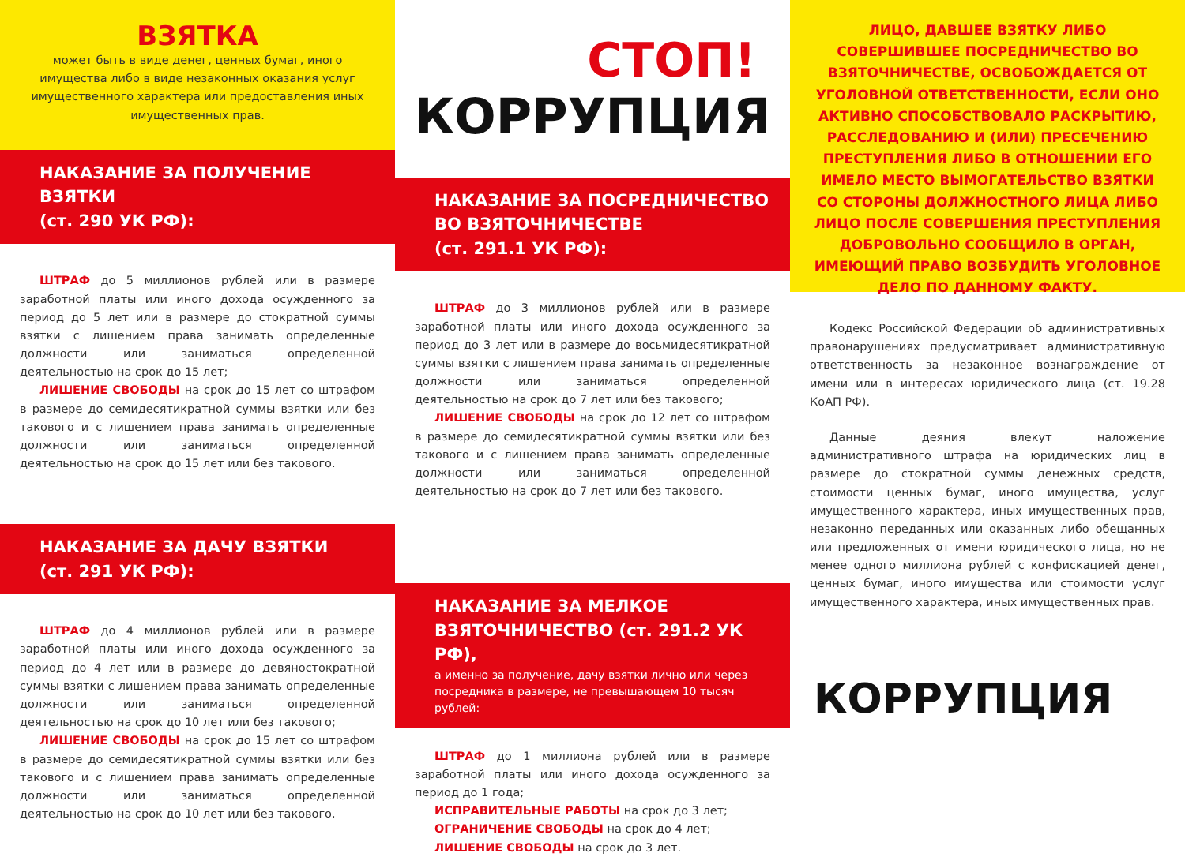ВЗЯТКА
может быть в виде денег, ценных бумаг, иного имущества либо в виде незаконных оказания услуг имущественного характера или предоставления иных имущественных прав.
НАКАЗАНИЕ ЗА ПОЛУЧЕНИЕ ВЗЯТКИ
(ст. 290 УК РФ):
ШТРАФ до 5 миллионов рублей или в размере заработной платы или иного дохода осужденного за период до 5 лет или в размере до стократной суммы взятки с лишением права занимать определенные должности или заниматься определенной деятельностью на срок до 15 лет;
ЛИШЕНИЕ СВОБОДЫ на срок до 15 лет со штрафом в размере до семидесятикратной суммы взятки или без такового и с лишением права занимать определенные должности или заниматься определенной деятельностью на срок до 15 лет или без такового.
НАКАЗАНИЕ ЗА ДАЧУ ВЗЯТКИ
(ст. 291 УК РФ):
ШТРАФ до 4 миллионов рублей или в размере заработной платы или иного дохода осужденного за период до 4 лет или в размере до девяностократной суммы взятки с лишением права занимать определенные должности или заниматься определенной деятельностью на срок до 10 лет или без такового;
ЛИШЕНИЕ СВОБОДЫ на срок до 15 лет со штрафом в размере до семидесятикратной суммы взятки или без такового и с лишением права занимать определенные должности или заниматься определенной деятельностью на срок до 10 лет или без такового.
СТОП!
КОРРУПЦИЯ
НАКАЗАНИЕ ЗА ПОСРЕДНИЧЕСТВО
ВО ВЗЯТОЧНИЧЕСТВЕ
(ст. 291.1 УК РФ):
ШТРАФ до 3 миллионов рублей или в размере заработной платы или иного дохода осужденного за период до 3 лет или в размере до восьмидесятикратной суммы взятки с лишением права занимать определенные должности или заниматься определенной деятельностью на срок до 7 лет или без такового;
ЛИШЕНИЕ СВОБОДЫ на срок до 12 лет со штрафом в размере до семидесятикратной суммы взятки или без такового и с лишением права занимать определенные должности или заниматься определенной деятельностью на срок до 7 лет или без такового.
НАКАЗАНИЕ ЗА МЕЛКОЕ
ВЗЯТОЧНИЧЕСТВО (ст. 291.2 УК РФ),
а именно за получение, дачу взятки лично или через посредника в размере, не превышающем 10 тысяч рублей:
ШТРАФ до 1 миллиона рублей или в размере заработной платы или иного дохода осужденного за период до 1 года;
ИСПРАВИТЕЛЬНЫЕ РАБОТЫ на срок до 3 лет;
ОГРАНИЧЕНИЕ СВОБОДЫ на срок до 4 лет;
ЛИШЕНИЕ СВОБОДЫ на срок до 3 лет.
ЛИЦО, ДАВШЕЕ ВЗЯТКУ ЛИБО СОВЕРШИВШЕЕ ПОСРЕДНИЧЕСТВО ВО ВЗЯТОЧНИЧЕСТВЕ, ОСВОБОЖДАЕТСЯ ОТ УГОЛОВНОЙ ОТВЕТСТВЕННОСТИ, ЕСЛИ ОНО АКТИВНО СПОСОБСТВОВАЛО РАСКРЫТИЮ, РАССЛЕДОВАНИЮ И (ИЛИ) ПРЕСЕЧЕНИЮ ПРЕСТУПЛЕНИЯ ЛИБО В ОТНОШЕНИИ ЕГО ИМЕЛО МЕСТО ВЫМОГАТЕЛЬСТВО ВЗЯТКИ СО СТОРОНЫ ДОЛЖНОСТНОГО ЛИЦА ЛИБО ЛИЦО ПОСЛЕ СОВЕРШЕНИЯ ПРЕСТУПЛЕНИЯ ДОБРОВОЛЬНО СООБЩИЛО В ОРГАН, ИМЕЮЩИЙ ПРАВО ВОЗБУДИТЬ УГОЛОВНОЕ ДЕЛО ПО ДАННОМУ ФАКТУ.
Кодекс Российской Федерации об административных правонарушениях предусматривает административную ответственность за незаконное вознаграждение от имени или в интересах юридического лица (ст. 19.28 КоАП РФ).
Данные деяния влекут наложение административного штрафа на юридических лиц в размере до стократной суммы денежных средств, стоимости ценных бумаг, иного имущества, услуг имущественного характера, иных имущественных прав, незаконно переданных или оказанных либо обещанных или предложенных от имени юридического лица, но не менее одного миллиона рублей с конфискацией денег, ценных бумаг, иного имущества или стоимости услуг имущественного характера, иных имущественных прав.
КОРРУПЦИЯ